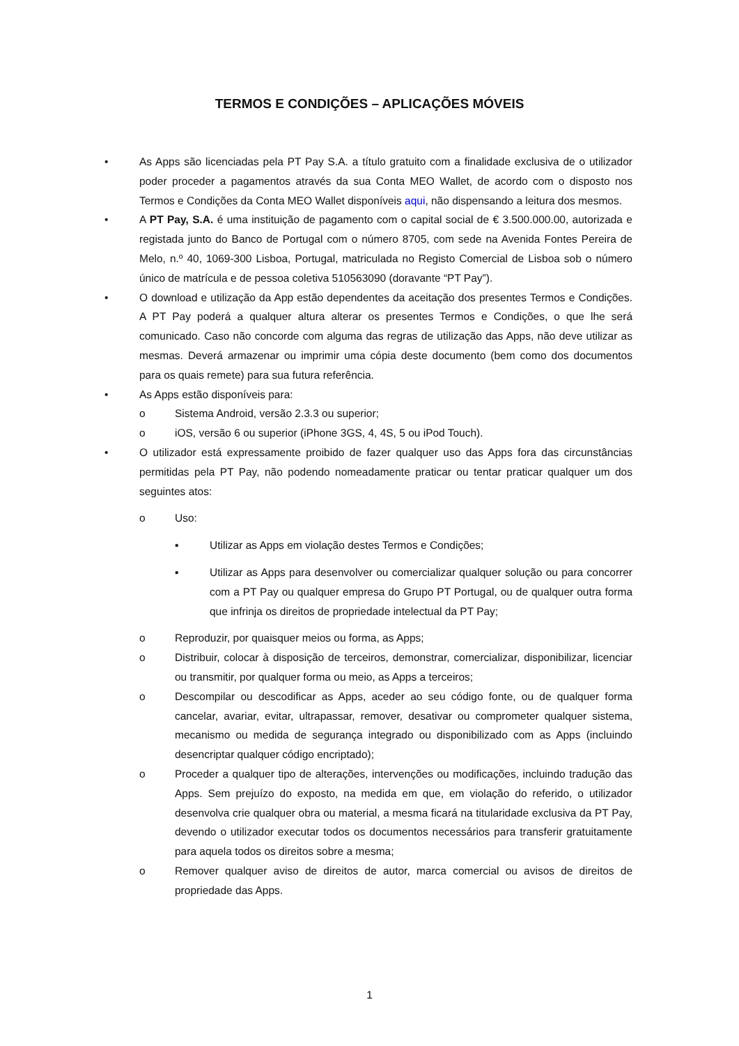TERMOS E CONDIÇÕES – APLICAÇÕES MÓVEIS
• As Apps são licenciadas pela PT Pay S.A. a título gratuito com a finalidade exclusiva de o utilizador poder proceder a pagamentos através da sua Conta MEO Wallet, de acordo com o disposto nos Termos e Condições da Conta MEO Wallet disponíveis aqui, não dispensando a leitura dos mesmos.
• A PT Pay, S.A. é uma instituição de pagamento com o capital social de € 3.500.000.00, autorizada e registada junto do Banco de Portugal com o número 8705, com sede na Avenida Fontes Pereira de Melo, n.º 40, 1069-300 Lisboa, Portugal, matriculada no Registo Comercial de Lisboa sob o número único de matrícula e de pessoa coletiva 510563090 (doravante “PT Pay”).
• O download e utilização da App estão dependentes da aceitação dos presentes Termos e Condições. A PT Pay poderá a qualquer altura alterar os presentes Termos e Condições, o que lhe será comunicado. Caso não concorde com alguma das regras de utilização das Apps, não deve utilizar as mesmas. Deverá armazenar ou imprimir uma cópia deste documento (bem como dos documentos para os quais remete) para sua futura referência.
• As Apps estão disponíveis para:
o Sistema Android, versão 2.3.3 ou superior;
o iOS, versão 6 ou superior (iPhone 3GS, 4, 4S, 5 ou iPod Touch).
• O utilizador está expressamente proibido de fazer qualquer uso das Apps fora das circunstâncias permitidas pela PT Pay, não podendo nomeadamente praticar ou tentar praticar qualquer um dos seguintes atos:
o Uso:
▪ Utilizar as Apps em violação destes Termos e Condições;
▪ Utilizar as Apps para desenvolver ou comercializar qualquer solução ou para concorrer com a PT Pay ou qualquer empresa do Grupo PT Portugal, ou de qualquer outra forma que infrinja os direitos de propriedade intelectual da PT Pay;
o Reproduzir, por quaisquer meios ou forma, as Apps;
o Distribuir, colocar à disposição de terceiros, demonstrar, comercializar, disponibilizar, licenciar ou transmitir, por qualquer forma ou meio, as Apps a terceiros;
o Descompilar ou descodificar as Apps, aceder ao seu código fonte, ou de qualquer forma cancelar, avariar, evitar, ultrapassar, remover, desativar ou comprometer qualquer sistema, mecanismo ou medida de segurança integrado ou disponibilizado com as Apps (incluindo desencriptar qualquer código encriptado);
o Proceder a qualquer tipo de alterações, intervenções ou modificações, incluindo tradução das Apps. Sem prejuízo do exposto, na medida em que, em violação do referido, o utilizador desenvolva crie qualquer obra ou material, a mesma ficará na titularidade exclusiva da PT Pay, devendo o utilizador executar todos os documentos necessários para transferir gratuitamente para aquela todos os direitos sobre a mesma;
o Remover qualquer aviso de direitos de autor, marca comercial ou avisos de direitos de propriedade das Apps.
1